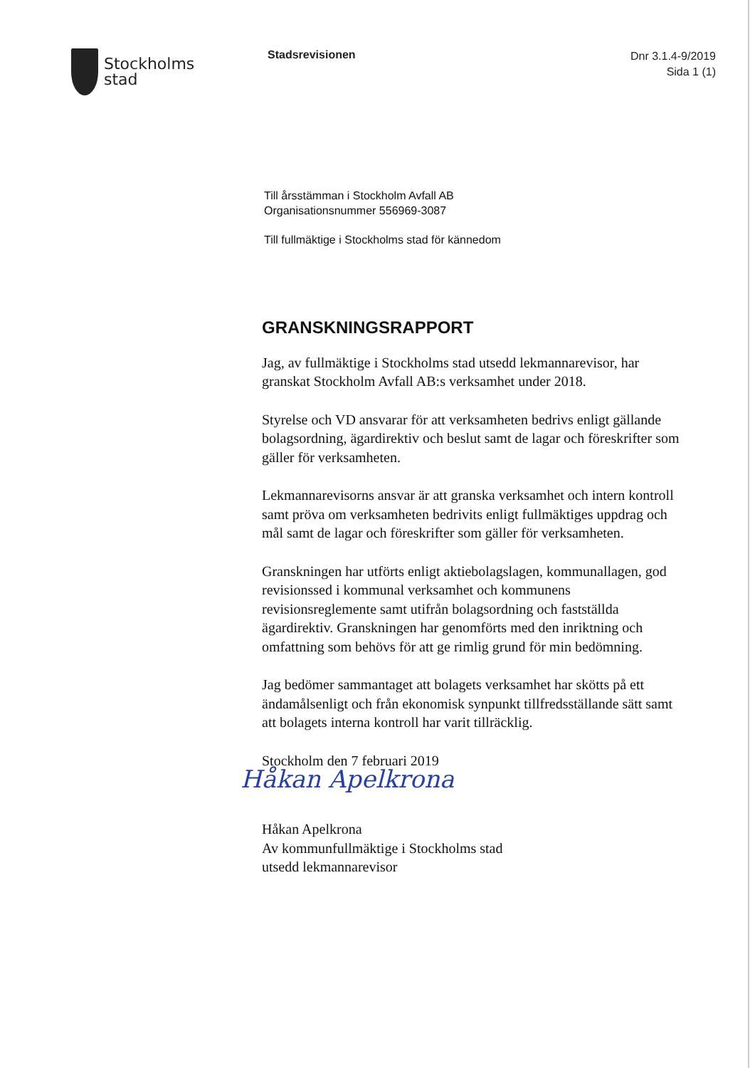Stockholms
stad
Stadsrevisionen
Dnr 3.1.4-9/2019
Sida 1 (1)
Till årsstämman i Stockholm Avfall AB
Organisationsnummer 556969-3087
Till fullmäktige i Stockholms stad för kännedom
GRANSKNINGSRAPPORT
Jag, av fullmäktige i Stockholms stad utsedd lekmannarevisor, har granskat Stockholm Avfall AB:s verksamhet under 2018.
Styrelse och VD ansvarar för att verksamheten bedrivs enligt gällande bolagsordning, ägardirektiv och beslut samt de lagar och föreskrifter som gäller för verksamheten.
Lekmannarevisorns ansvar är att granska verksamhet och intern kontroll samt pröva om verksamheten bedrivits enligt fullmäktiges uppdrag och mål samt de lagar och föreskrifter som gäller för verksamheten.
Granskningen har utförts enligt aktiebolagslagen, kommunallagen, god revisionssed i kommunal verksamhet och kommunens revisionsreglemente samt utifrån bolagsordning och fastställda ägardirektiv. Granskningen har genomförts med den inriktning och omfattning som behövs för att ge rimlig grund för min bedömning.
Jag bedömer sammantaget att bolagets verksamhet har skötts på ett ändamålsenligt och från ekonomisk synpunkt tillfredsställande sätt samt att bolagets interna kontroll har varit tillräcklig.
Stockholm den 7 februari 2019
Håkan Apelkrona
Håkan Apelkrona
Av kommunfullmäktige i Stockholms stad
utsedd lekmannarevisor